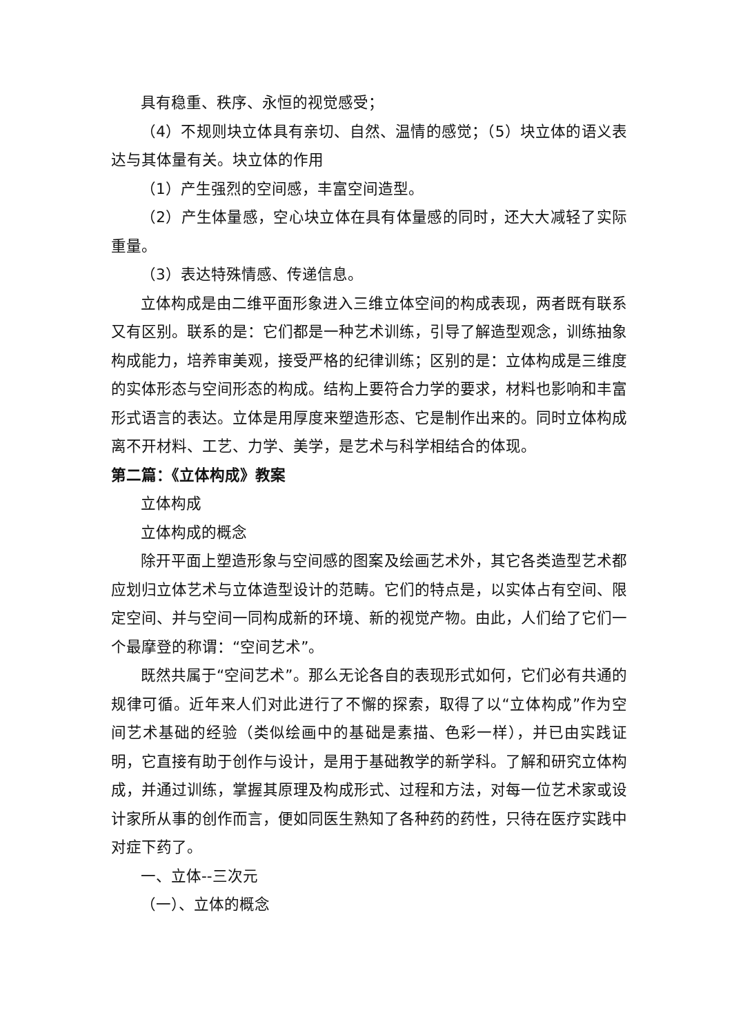具有稳重、秩序、永恒的视觉感受；
（4）不规则块立体具有亲切、自然、温情的感觉；（5）块立体的语义表达与其体量有关。块立体的作用
（1）产生强烈的空间感，丰富空间造型。
（2）产生体量感，空心块立体在具有体量感的同时，还大大减轻了实际重量。
（3）表达特殊情感、传递信息。
立体构成是由二维平面形象进入三维立体空间的构成表现，两者既有联系又有区别。联系的是：它们都是一种艺术训练，引导了解造型观念，训练抽象构成能力，培养审美观，接受严格的纪律训练；区别的是：立体构成是三维度的实体形态与空间形态的构成。结构上要符合力学的要求，材料也影响和丰富形式语言的表达。立体是用厚度来塑造形态、它是制作出来的。同时立体构成离不开材料、工艺、力学、美学，是艺术与科学相结合的体现。
第二篇：《立体构成》教案
立体构成
立体构成的概念
除开平面上塑造形象与空间感的图案及绘画艺术外，其它各类造型艺术都应划归立体艺术与立体造型设计的范畴。它们的特点是，以实体占有空间、限定空间、并与空间一同构成新的环境、新的视觉产物。由此，人们给了它们一个最摩登的称谓：“空间艺术”。
既然共属于“空间艺术”。那么无论各自的表现形式如何，它们必有共通的规律可循。近年来人们对此进行了不懈的探索，取得了以“立体构成”作为空间艺术基础的经验（类似绘画中的基础是素描、色彩一样），并已由实践证明，它直接有助于创作与设计，是用于基础教学的新学科。了解和研究立体构成，并通过训练，掌握其原理及构成形式、过程和方法，对每一位艺术家或设计家所从事的创作而言，便如同医生熟知了各种药的药性，只待在医疗实践中对症下药了。
一、立体--三次元
（一）、立体的概念